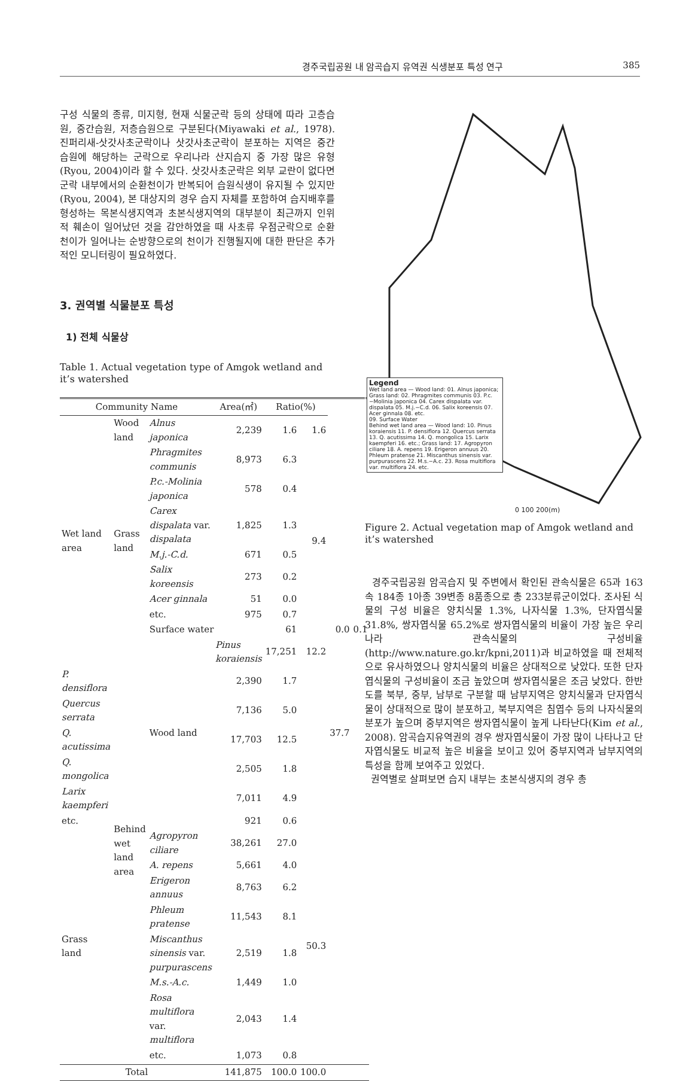경주국립공원 내 암곡습지 유역권 식생분포 특성 연구 385
구성 식물의 종류, 미지형, 현재 식물군락 등의 상태에 따라 고층습원, 중간습원, 저층습원으로 구분된다(Miyawaki et al., 1978). 진퍼리새-삿갓사초군락이나 삿갓사초군락이 분포하는 지역은 중간습원에 해당하는 군락으로 우리나라 산지습지 중 가장 많은 유형(Ryou, 2004)이라 할 수 있다. 삿갓사초군락은 외부 교란이 없다면 군락 내부에서의 순환천이가 반복되어 습원식생이 유지될 수 있지만(Ryou, 2004), 본 대상지의 경우 습지 자체를 포함하여 습지배후를 형성하는 목본식생지역과 초본식생지역의 대부분이 최근까지 인위적 훼손이 일어났던 것을 감안하였을 때 사초류 우점군락으로 순환천이가 일어나는 순방향으로의 천이가 진행될지에 대한 판단은 추가적인 모니터링이 필요하였다.
3. 권역별 식물분포 특성
1) 전체 식물상
Table 1. Actual vegetation type of Amgok wetland and it’s watershed
| Community Name | | | Area(㎡) | Ratio(%) | | | |
| --- | --- | --- | --- | --- | --- | --- | --- |
| Wet land area | Wood land | Alnus japonica | 2,239 | 1.6 | 1.6 | | |
| | Grass land | Phragmites communis | 8,973 | 6.3 | 9.4 | | |
| | | P.c.-Molinia japonica | 578 | 0.4 | | | |
| | | Carex dispalata var. dispalata | 1,825 | 1.3 | | | |
| | | M.j.-C.d. | 671 | 0.5 | | | |
| | | Salix koreensis | 273 | 0.2 | | | |
| | | Acer ginnala | 51 | 0.0 | | | |
| | | etc. | 975 | 0.7 | | | |
| | | Surface water | | 61 | | 0.0 | 0.1 |
| | Behind wet land area | Wood land | Pinus koraiensis | 17,251 | 12.2 | 37.7 | |
| P. densiflora | | | 2,390 | 1.7 | | | |
| Quercus serrata | | | 7,136 | 5.0 | | | |
| Q. acutissima | | | 17,703 | 12.5 | | | |
| Q. mongolica | | | 2,505 | 1.8 | | | |
| Larix kaempferi | | | 7,011 | 4.9 | | | |
| etc. | | | 921 | 0.6 | | | |
| Grass land | | Agropyron ciliare | 38,261 | 27.0 | 50.3 | | |
| | | A. repens | 5,661 | 4.0 | | | |
| | | Erigeron annuus | 8,763 | 6.2 | | | |
| | | Phleum pratense | 11,543 | 8.1 | | | |
| | | Miscanthus sinensis var. purpurascens | 2,519 | 1.8 | | | |
| | | M.s.-A.c. | 1,449 | 1.0 | | | |
| | | Rosa multiflora var. multiflora | 2,043 | 1.4 | | | |
| | | etc. | 1,073 | 0.8 | | | |
| Total | | | 141,875 | 100.0 | 100.0 | | |
Legend
Wet land area — Wood land: 01. Alnus japonica; Grass land: 02. Phragmites communis 03. P.c.−Molinia japonica 04. Carex dispalata var. dispalata 05. M.j.−C.d. 06. Salix koreensis 07. Acer ginnala 08. etc.
09. Surface Water
Behind wet land area — Wood land: 10. Pinus koraiensis 11. P. densiflora 12. Quercus serrata 13. Q. acutissima 14. Q. mongolica 15. Larix kaempferi 16. etc.; Grass land: 17. Agropyron ciliare 18. A. repens 19. Erigeron annuus 20. Phleum pratense 21. Miscanthus sinensis var. purpurascens 22. M.s.−A.c. 23. Rosa multiflora var. multiflora 24. etc.
0 100 200(m)
Figure 2. Actual vegetation map of Amgok wetland and it’s watershed
경주국립공원 암곡습지 및 주변에서 확인된 관속식물은 65과 163속 184종 1아종 39변종 8품종으로 총 233분류군이었다. 조사된 식물의 구성 비율은 양치식물 1.3%, 나자식물 1.3%, 단자엽식물 31.8%, 쌍자엽식물 65.2%로 쌍자엽식물의 비율이 가장 높은 우리나라 관속식물의 구성비율(http://www.nature.go.kr/kpni,2011)과 비교하였을 때 전체적으로 유사하였으나 양치식물의 비율은 상대적으로 낮았다. 또한 단자엽식물의 구성비율이 조금 높았으며 쌍자엽식물은 조금 낮았다. 한반도를 북부, 중부, 남부로 구분할 때 남부지역은 양치식물과 단자엽식물이 상대적으로 많이 분포하고, 북부지역은 침엽수 등의 나자식물의 분포가 높으며 중부지역은 쌍자엽식물이 높게 나타난다(Kim et al., 2008). 암곡습지유역권의 경우 쌍자엽식물이 가장 많이 나타나고 단자엽식물도 비교적 높은 비율을 보이고 있어 중부지역과 남부지역의 특성을 함께 보여주고 있었다.
권역별로 살펴보면 습지 내부는 초본식생지의 경우 총